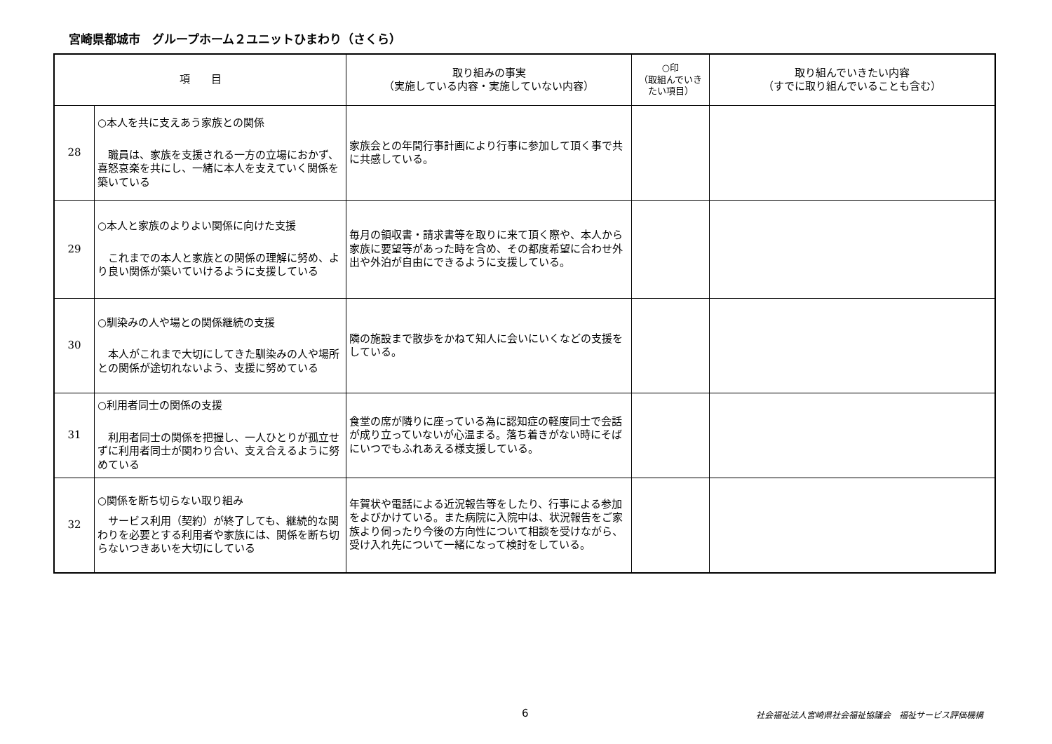宮崎県都城市　グループホーム２ユニットひまわり（さくら）
| 項 目 | | 取り組みの事実 （実施している内容・実施していない内容） | ○印 （取組んでいきたい項目） | 取り組んでいきたい内容 （すでに取り組んでいることも含む） |
| --- | --- | --- | --- | --- |
| 28 | ○本人を共に支えあう家族との関係 職員は、家族を支援される一方の立場におかず、喜怒哀楽を共にし、一緒に本人を支えていく関係を築いている | 家族会との年間行事計画により行事に参加して頂く事で共に共感している。 | | |
| 29 | ○本人と家族のよりよい関係に向けた支援 これまでの本人と家族との関係の理解に努め、より良い関係が築いていけるように支援している | 毎月の領収書・請求書等を取りに来て頂く際や、本人から家族に要望等があった時を含め、その都度希望に合わせ外出や外泊が自由にできるように支援している。 | | |
| 30 | ○馴染みの人や場との関係継続の支援 本人がこれまで大切にしてきた馴染みの人や場所との関係が途切れないよう、支援に努めている | 隣の施設まで散歩をかねて知人に会いにいくなどの支援をしている。 | | |
| 31 | ○利用者同士の関係の支援 利用者同士の関係を把握し、一人ひとりが孤立せずに利用者同士が関わり合い、支え合えるように努めている | 食堂の席が隣りに座っている為に認知症の軽度同士で会話が成り立っていないが心温まる。落ち着きがない時にそばにいつでもふれあえる様支援している。 | | |
| 32 | ○関係を断ち切らない取り組み サービス利用（契約）が終了しても、継続的な関わりを必要とする利用者や家族には、関係を断ち切らないつきあいを大切にしている | 年賀状や電話による近況報告等をしたり、行事による参加をよびかけている。また病院に入院中は、状況報告をご家族より伺ったり今後の方向性について相談を受けながら、受け入れ先について一緒になって検討をしている。 | | |
6
社会福祉法人宮崎県社会福祉協議会　福祉サービス評価機構